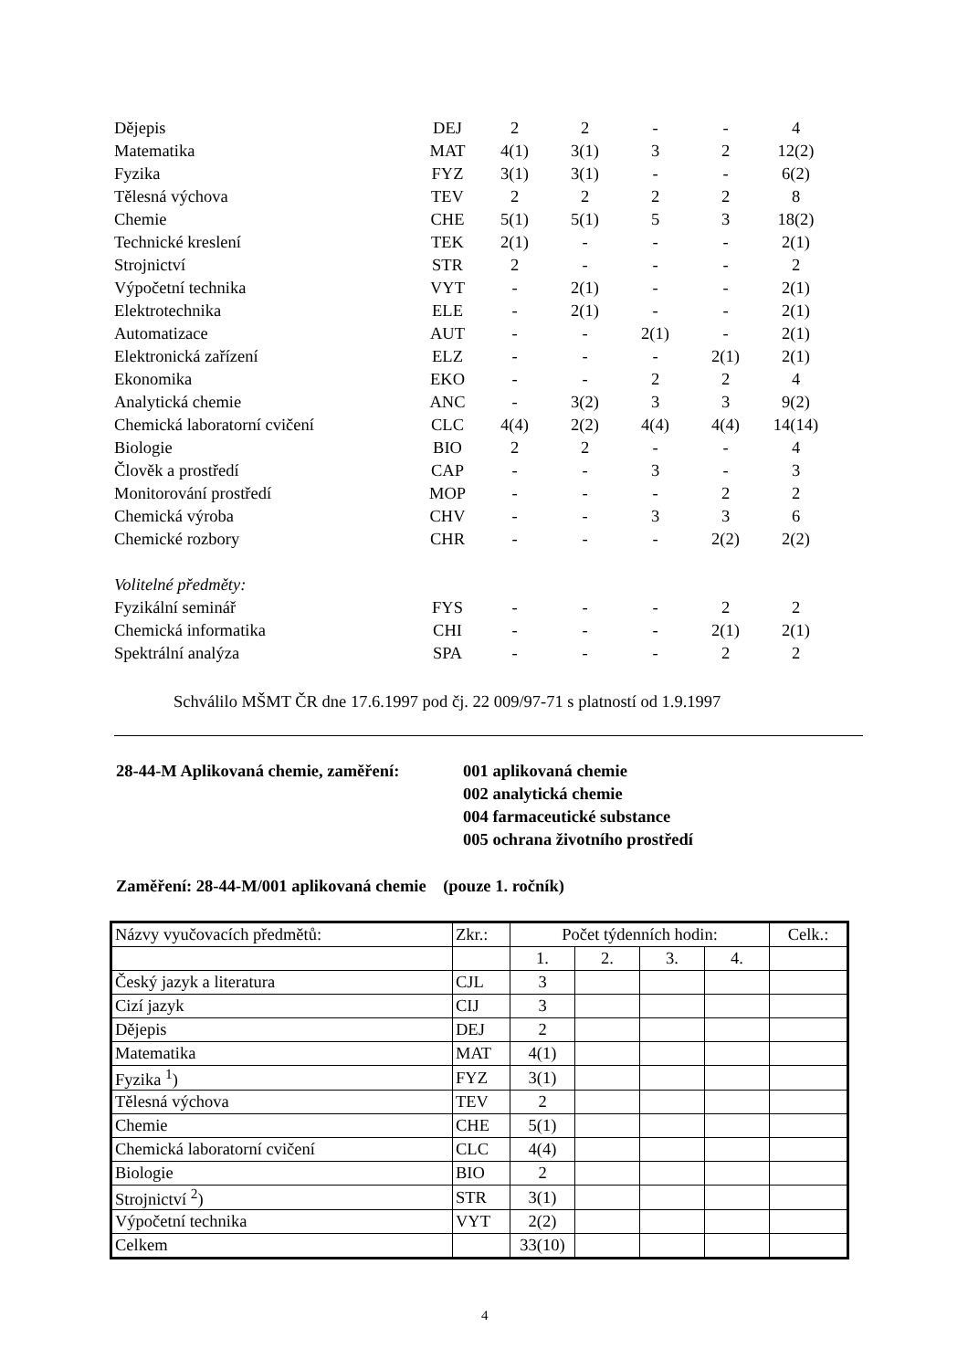| Dějepis | DEJ | 2 | 2 | - | - | 4 |
| Matematika | MAT | 4(1) | 3(1) | 3 | 2 | 12(2) |
| Fyzika | FYZ | 3(1) | 3(1) | - | - | 6(2) |
| Tělesná výchova | TEV | 2 | 2 | 2 | 2 | 8 |
| Chemie | CHE | 5(1) | 5(1) | 5 | 3 | 18(2) |
| Technické kreslení | TEK | 2(1) | - | - | - | 2(1) |
| Strojnictví | STR | 2 | - | - | - | 2 |
| Výpočetní technika | VYT | - | 2(1) | - | - | 2(1) |
| Elektrotechnika | ELE | - | 2(1) | - | - | 2(1) |
| Automatizace | AUT | - | - | 2(1) | - | 2(1) |
| Elektronická zařízení | ELZ | - | - | - | 2(1) | 2(1) |
| Ekonomika | EKO | - | - | 2 | 2 | 4 |
| Analytická chemie | ANC | - | 3(2) | 3 | 3 | 9(2) |
| Chemická laboratorní cvičení | CLC | 4(4) | 2(2) | 4(4) | 4(4) | 14(14) |
| Biologie | BIO | 2 | 2 | - | - | 4 |
| Člověk a prostředí | CAP | - | - | 3 | - | 3 |
| Monitorování prostředí | MOP | - | - | - | 2 | 2 |
| Chemická výroba | CHV | - | - | 3 | 3 | 6 |
| Chemické rozbory | CHR | - | - | - | 2(2) | 2(2) |
| Volitelné předměty: | | | | | | |
| Fyzikální seminář | FYS | - | - | - | 2 | 2 |
| Chemická informatika | CHI | - | - | - | 2(1) | 2(1) |
| Spektrální analýza | SPA | - | - | - | 2 | 2 |
Schválilo MŠMT ČR dne 17.6.1997 pod čj. 22 009/97-71 s platností od 1.9.1997
28-44-M Aplikovaná chemie, zaměření:
001 aplikovaná chemie
002 analytická chemie
004 farmaceutické substance
005 ochrana životního prostředí
Zaměření: 28-44-M/001 aplikovaná chemie (pouze 1. ročník)
| Názvy vyučovacích předmětů: | Zkr.: | Počet týdenních hodin: | | | | Celk.: |
| | | 1. | 2. | 3. | 4. | |
| Český jazyk a literatura | CJL | 3 | | | | |
| Cizí jazyk | CIJ | 3 | | | | |
| Dějepis | DEJ | 2 | | | | |
| Matematika | MAT | 4(1) | | | | |
| Fyzika <sup>1</sup>) | FYZ | 3(1) | | | | |
| Tělesná výchova | TEV | 2 | | | | |
| Chemie | CHE | 5(1) | | | | |
| Chemická laboratorní cvičení | CLC | 4(4) | | | | |
| Biologie | BIO | 2 | | | | |
| Strojnictví <sup>2</sup>) | STR | 3(1) | | | | |
| Výpočetní technika | VYT | 2(2) | | | | |
| Celkem | | 33(10) | | | | |
4